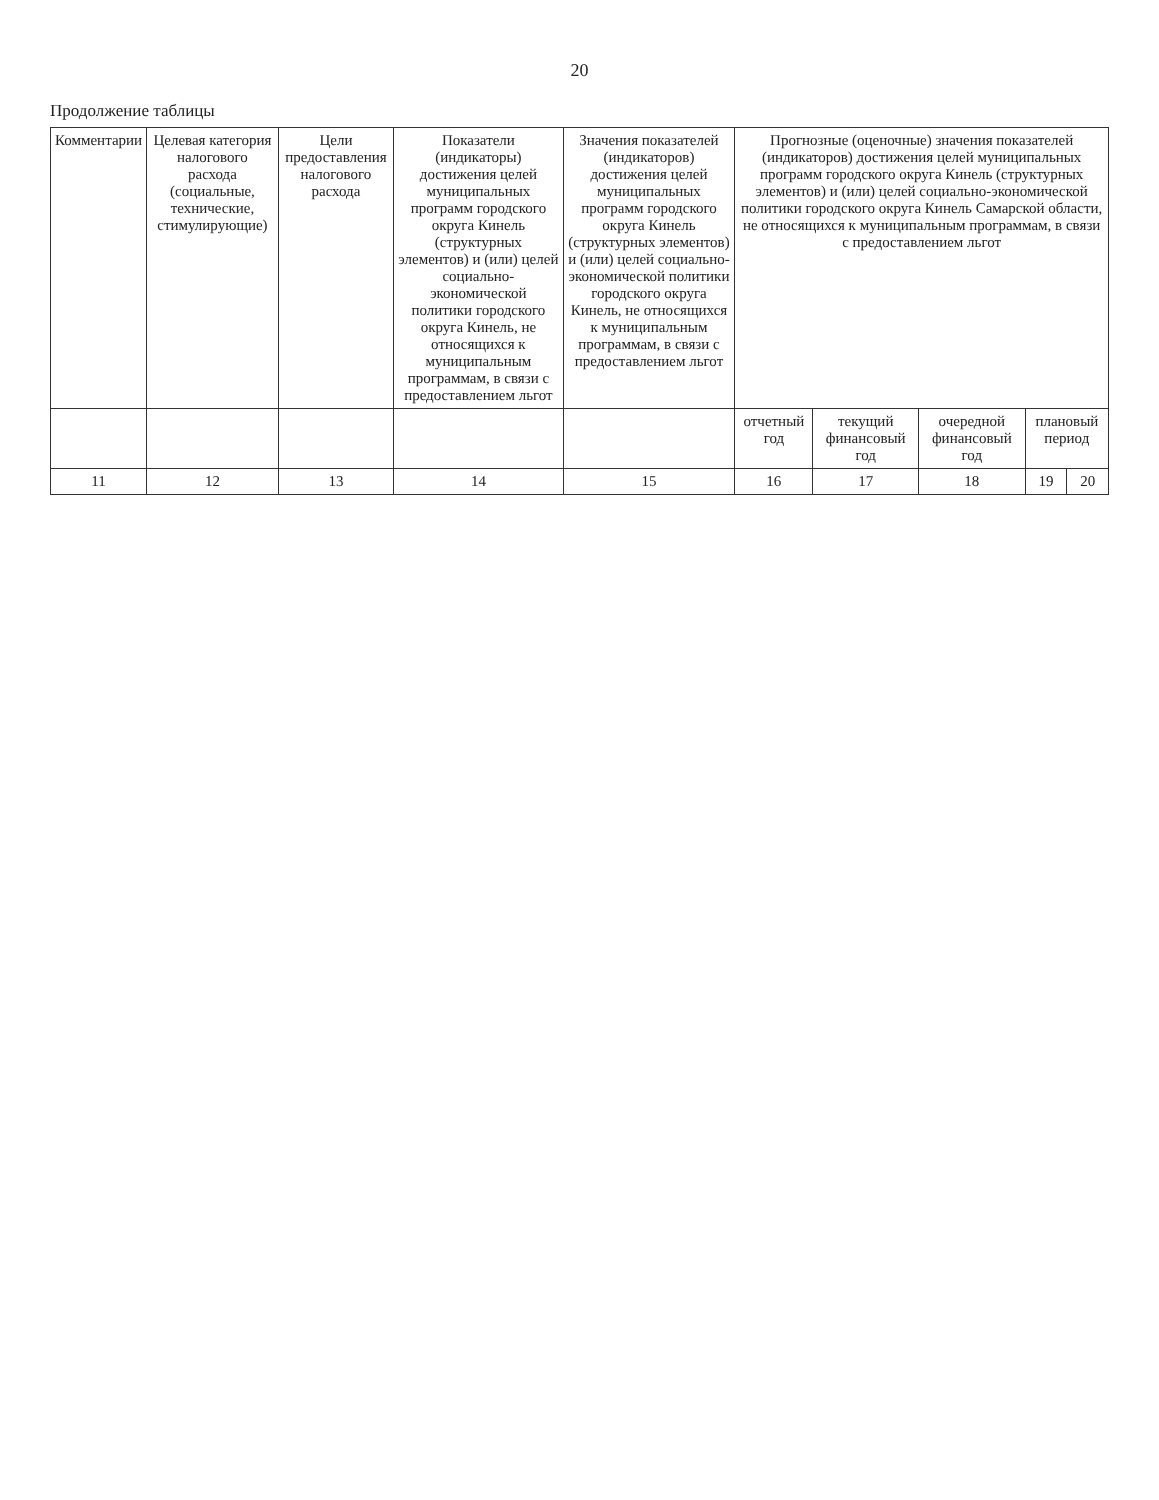20
Продолжение таблицы
| Комментарии | Целевая категория налогового расхода (социальные, технические, стимулирующие) | Цели предоставления налогового расхода | Показатели (индикаторы) достижения целей муниципальных программ городского округа Кинель (структурных элементов) и (или) целей социально-экономической политики городского округа Кинель, не относящихся к муниципальным программам, в связи с предоставлением льгот | Значения показателей (индикаторов) достижения целей муниципальных программ городского округа Кинель (структурных элементов) и (или) целей социально-экономической политики городского округа Кинель, не относящихся к муниципальным программам, в связи с предоставлением льгот | Прогнозные (оценочные) значения показателей (индикаторов) достижения целей муниципальных программ городского округа Кинель (структурных элементов) и (или) целей социально-экономической политики городского округа Кинель Самарской области, не относящихся к муниципальным программам, в связи с предоставлением льгот | | | | |
| --- | --- | --- | --- | --- | --- | --- | --- | --- | --- |
| | | | | | отчетный год | текущий финансовый год | очередной финансовый год | плановый период | |
| 11 | 12 | 13 | 14 | 15 | 16 | 17 | 18 | 19 | 20 |